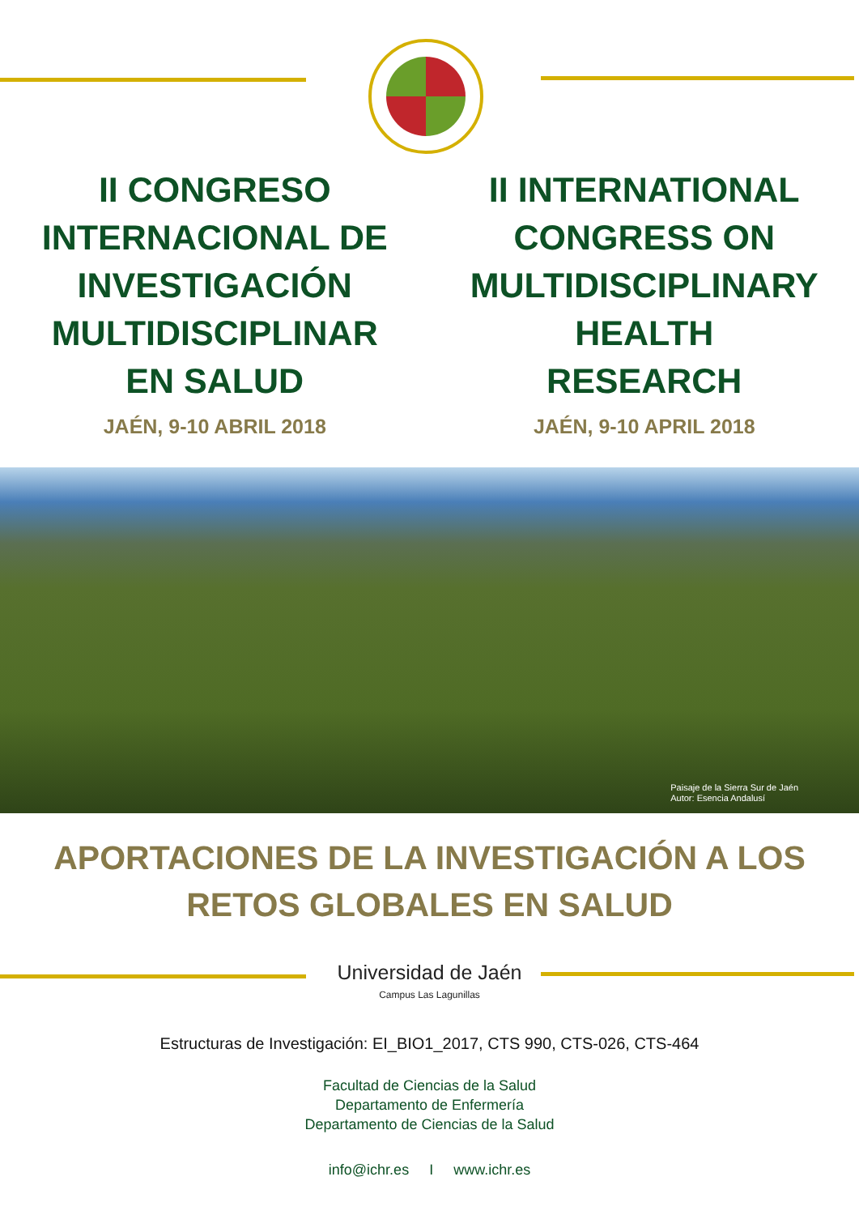II CONGRESO
INTERNACIONAL DE
INVESTIGACIÓN
MULTIDISCIPLINAR
EN SALUD
JAÉN, 9-10 ABRIL 2018
II INTERNATIONAL
CONGRESS ON
MULTIDISCIPLINARY
HEALTH
RESEARCH
JAÉN, 9-10 APRIL 2018
Paisaje de la Sierra Sur de Jaén
Autor: Esencia Andalusí
APORTACIONES DE LA INVESTIGACIÓN A LOS
RETOS GLOBALES EN SALUD
Universidad de Jaén
Campus Las Lagunillas
Estructuras de Investigación: EI_BIO1_2017, CTS 990, CTS-026, CTS-464
Facultad de Ciencias de la Salud
Departamento de Enfermería
Departamento de Ciencias de la Salud
info@ichr.es I www.ichr.es